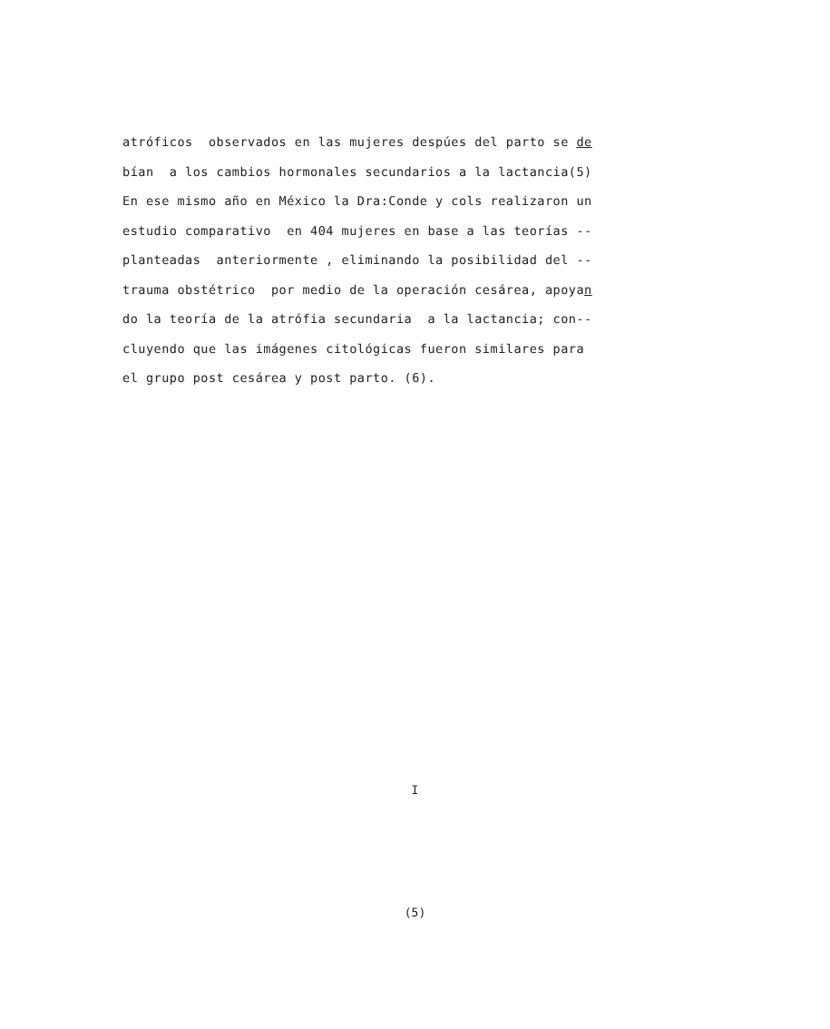atróficos observados en las mujeres despúes del parto se de
bían a los cambios hormonales secundarios a la lactancia(5)
En ese mismo año en México la Dra:Conde y cols realizaron un
estudio comparativo en 404 mujeres en base a las teorías --
planteadas anteriormente , eliminando la posibilidad del --
trauma obstétrico por medio de la operación cesárea, apoyan
do la teoría de la atrófia secundaria a la lactancia; con--
cluyendo que las imágenes citológicas fueron similares para
el grupo post cesárea y post parto. (6).
I
(5)